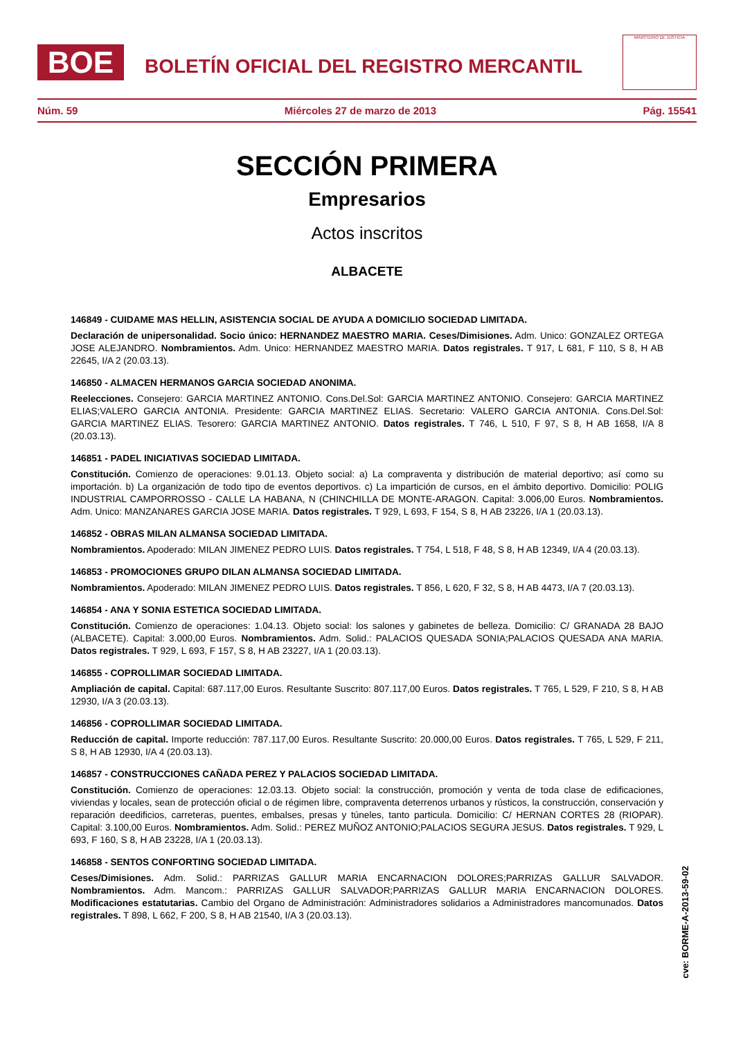BOE
BOLETÍN OFICIAL DEL REGISTRO MERCANTIL
MINISTERIO DE JUSTICIA
Núm. 59 Miércoles 27 de marzo de 2013 Pág. 15541
SECCIÓN PRIMERA
Empresarios
Actos inscritos
ALBACETE
146849 - CUIDAME MAS HELLIN, ASISTENCIA SOCIAL DE AYUDA A DOMICILIO SOCIEDAD LIMITADA.
Declaración de unipersonalidad. Socio único: HERNANDEZ MAESTRO MARIA. Ceses/Dimisiones. Adm. Unico: GONZALEZ ORTEGA JOSE ALEJANDRO. Nombramientos. Adm. Unico: HERNANDEZ MAESTRO MARIA. Datos registrales. T 917, L 681, F 110, S 8, H AB 22645, I/A 2 (20.03.13).
146850 - ALMACEN HERMANOS GARCIA SOCIEDAD ANONIMA.
Reelecciones. Consejero: GARCIA MARTINEZ ANTONIO. Cons.Del.Sol: GARCIA MARTINEZ ANTONIO. Consejero: GARCIA MARTINEZ ELIAS;VALERO GARCIA ANTONIA. Presidente: GARCIA MARTINEZ ELIAS. Secretario: VALERO GARCIA ANTONIA. Cons.Del.Sol: GARCIA MARTINEZ ELIAS. Tesorero: GARCIA MARTINEZ ANTONIO. Datos registrales. T 746, L 510, F 97, S 8, H AB 1658, I/A 8 (20.03.13).
146851 - PADEL INICIATIVAS SOCIEDAD LIMITADA.
Constitución. Comienzo de operaciones: 9.01.13. Objeto social: a) La compraventa y distribución de material deportivo; así como su importación. b) La organización de todo tipo de eventos deportivos. c) La impartición de cursos, en el ámbito deportivo. Domicilio: POLIG INDUSTRIAL CAMPORROSSO - CALLE LA HABANA, N (CHINCHILLA DE MONTE-ARAGON. Capital: 3.006,00 Euros. Nombramientos. Adm. Unico: MANZANARES GARCIA JOSE MARIA. Datos registrales. T 929, L 693, F 154, S 8, H AB 23226, I/A 1 (20.03.13).
146852 - OBRAS MILAN ALMANSA SOCIEDAD LIMITADA.
Nombramientos. Apoderado: MILAN JIMENEZ PEDRO LUIS. Datos registrales. T 754, L 518, F 48, S 8, H AB 12349, I/A 4 (20.03.13).
146853 - PROMOCIONES GRUPO DILAN ALMANSA SOCIEDAD LIMITADA.
Nombramientos. Apoderado: MILAN JIMENEZ PEDRO LUIS. Datos registrales. T 856, L 620, F 32, S 8, H AB 4473, I/A 7 (20.03.13).
146854 - ANA Y SONIA ESTETICA SOCIEDAD LIMITADA.
Constitución. Comienzo de operaciones: 1.04.13. Objeto social: los salones y gabinetes de belleza. Domicilio: C/ GRANADA 28 BAJO (ALBACETE). Capital: 3.000,00 Euros. Nombramientos. Adm. Solid.: PALACIOS QUESADA SONIA;PALACIOS QUESADA ANA MARIA. Datos registrales. T 929, L 693, F 157, S 8, H AB 23227, I/A 1 (20.03.13).
146855 - COPROLLIMAR SOCIEDAD LIMITADA.
Ampliación de capital. Capital: 687.117,00 Euros. Resultante Suscrito: 807.117,00 Euros. Datos registrales. T 765, L 529, F 210, S 8, H AB 12930, I/A 3 (20.03.13).
146856 - COPROLLIMAR SOCIEDAD LIMITADA.
Reducción de capital. Importe reducción: 787.117,00 Euros. Resultante Suscrito: 20.000,00 Euros. Datos registrales. T 765, L 529, F 211, S 8, H AB 12930, I/A 4 (20.03.13).
146857 - CONSTRUCCIONES CAÑADA PEREZ Y PALACIOS SOCIEDAD LIMITADA.
Constitución. Comienzo de operaciones: 12.03.13. Objeto social: la construcción, promoción y venta de toda clase de edificaciones, viviendas y locales, sean de protección oficial o de régimen libre, compraventa deterrenos urbanos y rústicos, la construcción, conservación y reparación deedificios, carreteras, puentes, embalses, presas y túneles, tanto particula. Domicilio: C/ HERNAN CORTES 28 (RIOPAR). Capital: 3.100,00 Euros. Nombramientos. Adm. Solid.: PEREZ MUÑOZ ANTONIO;PALACIOS SEGURA JESUS. Datos registrales. T 929, L 693, F 160, S 8, H AB 23228, I/A 1 (20.03.13).
146858 - SENTOS CONFORTING SOCIEDAD LIMITADA.
Ceses/Dimisiones. Adm. Solid.: PARRIZAS GALLUR MARIA ENCARNACION DOLORES;PARRIZAS GALLUR SALVADOR. Nombramientos. Adm. Mancom.: PARRIZAS GALLUR SALVADOR;PARRIZAS GALLUR MARIA ENCARNACION DOLORES. Modificaciones estatutarias. Cambio del Organo de Administración: Administradores solidarios a Administradores mancomunados. Datos registrales. T 898, L 662, F 200, S 8, H AB 21540, I/A 3 (20.03.13).
cve: BORME-A-2013-59-02